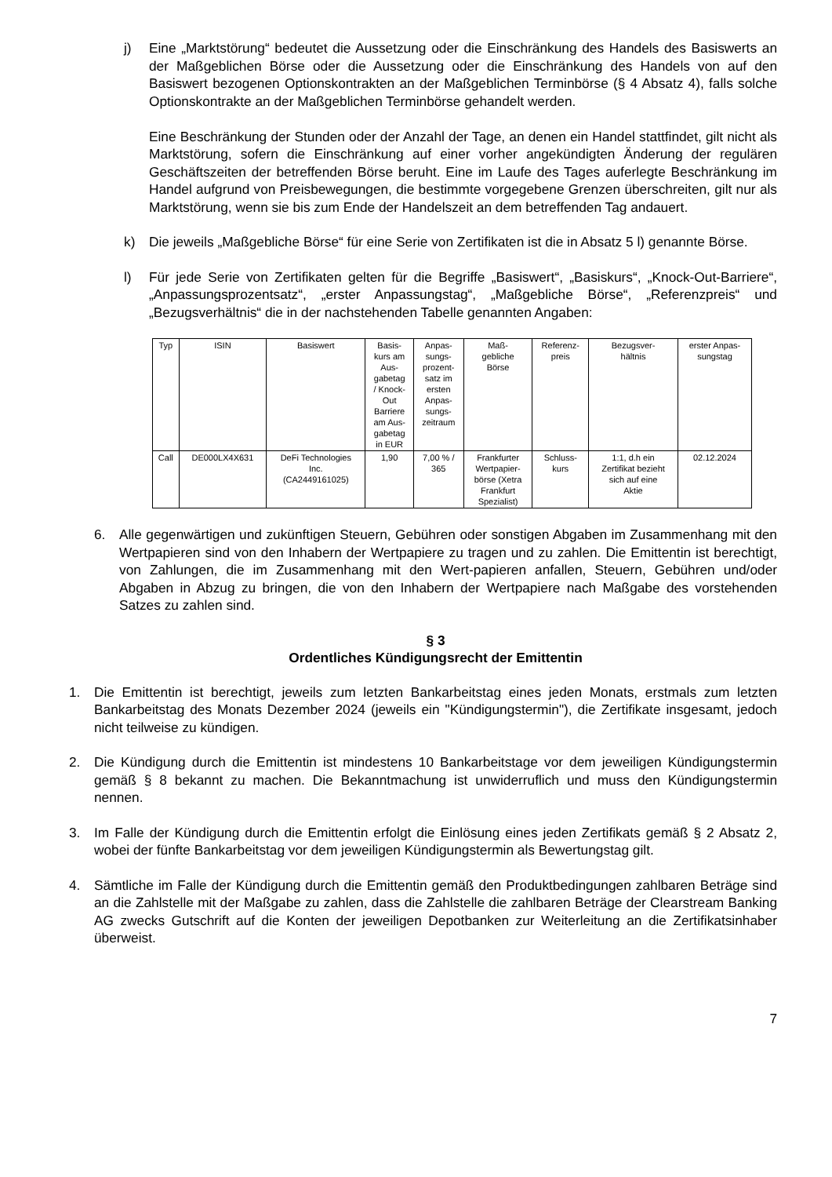j) Eine „Marktstörung“ bedeutet die Aussetzung oder die Einschränkung des Handels des Basiswerts an der Maßgeblichen Börse oder die Aussetzung oder die Einschränkung des Handels von auf den Basiswert bezogenen Optionskontrakten an der Maßgeblichen Terminbörse (§ 4 Absatz 4), falls solche Optionskontrakte an der Maßgeblichen Terminbörse gehandelt werden.
Eine Beschränkung der Stunden oder der Anzahl der Tage, an denen ein Handel stattfindet, gilt nicht als Marktstörung, sofern die Einschränkung auf einer vorher angekündigten Änderung der regulären Geschäftszeiten der betreffenden Börse beruht. Eine im Laufe des Tages auferlegte Beschränkung im Handel aufgrund von Preisbewegungen, die bestimmte vorgegebene Grenzen überschreiten, gilt nur als Marktstörung, wenn sie bis zum Ende der Handelszeit an dem betreffenden Tag andauert.
k) Die jeweils „Maßgebliche Börse“ für eine Serie von Zertifikaten ist die in Absatz 5 l) genannte Börse.
l) Für jede Serie von Zertifikaten gelten für die Begriffe „Basiswert“, „Basiskurs“, „Knock-Out-Barriere“, „Anpassungsprozentsatz“, „erster Anpassungstag“, „Maßgebliche Börse“, „Referenzpreis“ und „Bezugsverhältnis“ die in der nachstehenden Tabelle genannten Angaben:
| Typ | ISIN | Basiswert | Basis- kurs am Aus- gabetag / Knock- Out Barriere am Aus- gabetag in EUR | Anpas- sungs- prozent- satz im ersten Anpas- sungs- zeitraum | Maß- gebliche Börse | Referenz- preis | Bezugsver- hältnis | erster Anpas- sungstag |
| Call | DE000LX4X631 | DeFi Technologies Inc. (CA2449161025) | 1,90 | 7,00 % / 365 | Frankfurter Wertpapier- börse (Xetra Frankfurt Spezialist) | Schluss- kurs | 1:1, d.h ein Zertifikat bezieht sich auf eine Aktie | 02.12.2024 |
6. Alle gegenwärtigen und zukünftigen Steuern, Gebühren oder sonstigen Abgaben im Zusammenhang mit den Wertpapieren sind von den Inhabern der Wertpapiere zu tragen und zu zahlen. Die Emittentin ist berechtigt, von Zahlungen, die im Zusammenhang mit den Wert-papieren anfallen, Steuern, Gebühren und/oder Abgaben in Abzug zu bringen, die von den Inhabern der Wertpapiere nach Maßgabe des vorstehenden Satzes zu zahlen sind.
§ 3
Ordentliches Kündigungsrecht der Emittentin
1. Die Emittentin ist berechtigt, jeweils zum letzten Bankarbeitstag eines jeden Monats, erstmals zum letzten Bankarbeitstag des Monats Dezember 2024 (jeweils ein "Kündigungstermin"), die Zertifikate insgesamt, jedoch nicht teilweise zu kündigen.
2. Die Kündigung durch die Emittentin ist mindestens 10 Bankarbeitstage vor dem jeweiligen Kündigungstermin gemäß § 8 bekannt zu machen. Die Bekanntmachung ist unwiderruflich und muss den Kündigungstermin nennen.
3. Im Falle der Kündigung durch die Emittentin erfolgt die Einlösung eines jeden Zertifikats gemäß § 2 Absatz 2, wobei der fünfte Bankarbeitstag vor dem jeweiligen Kündigungstermin als Bewertungstag gilt.
4. Sämtliche im Falle der Kündigung durch die Emittentin gemäß den Produktbedingungen zahlbaren Beträge sind an die Zahlstelle mit der Maßgabe zu zahlen, dass die Zahlstelle die zahlbaren Beträge der Clearstream Banking AG zwecks Gutschrift auf die Konten der jeweiligen Depotbanken zur Weiterleitung an die Zertifikatsinhaber überweist.
7